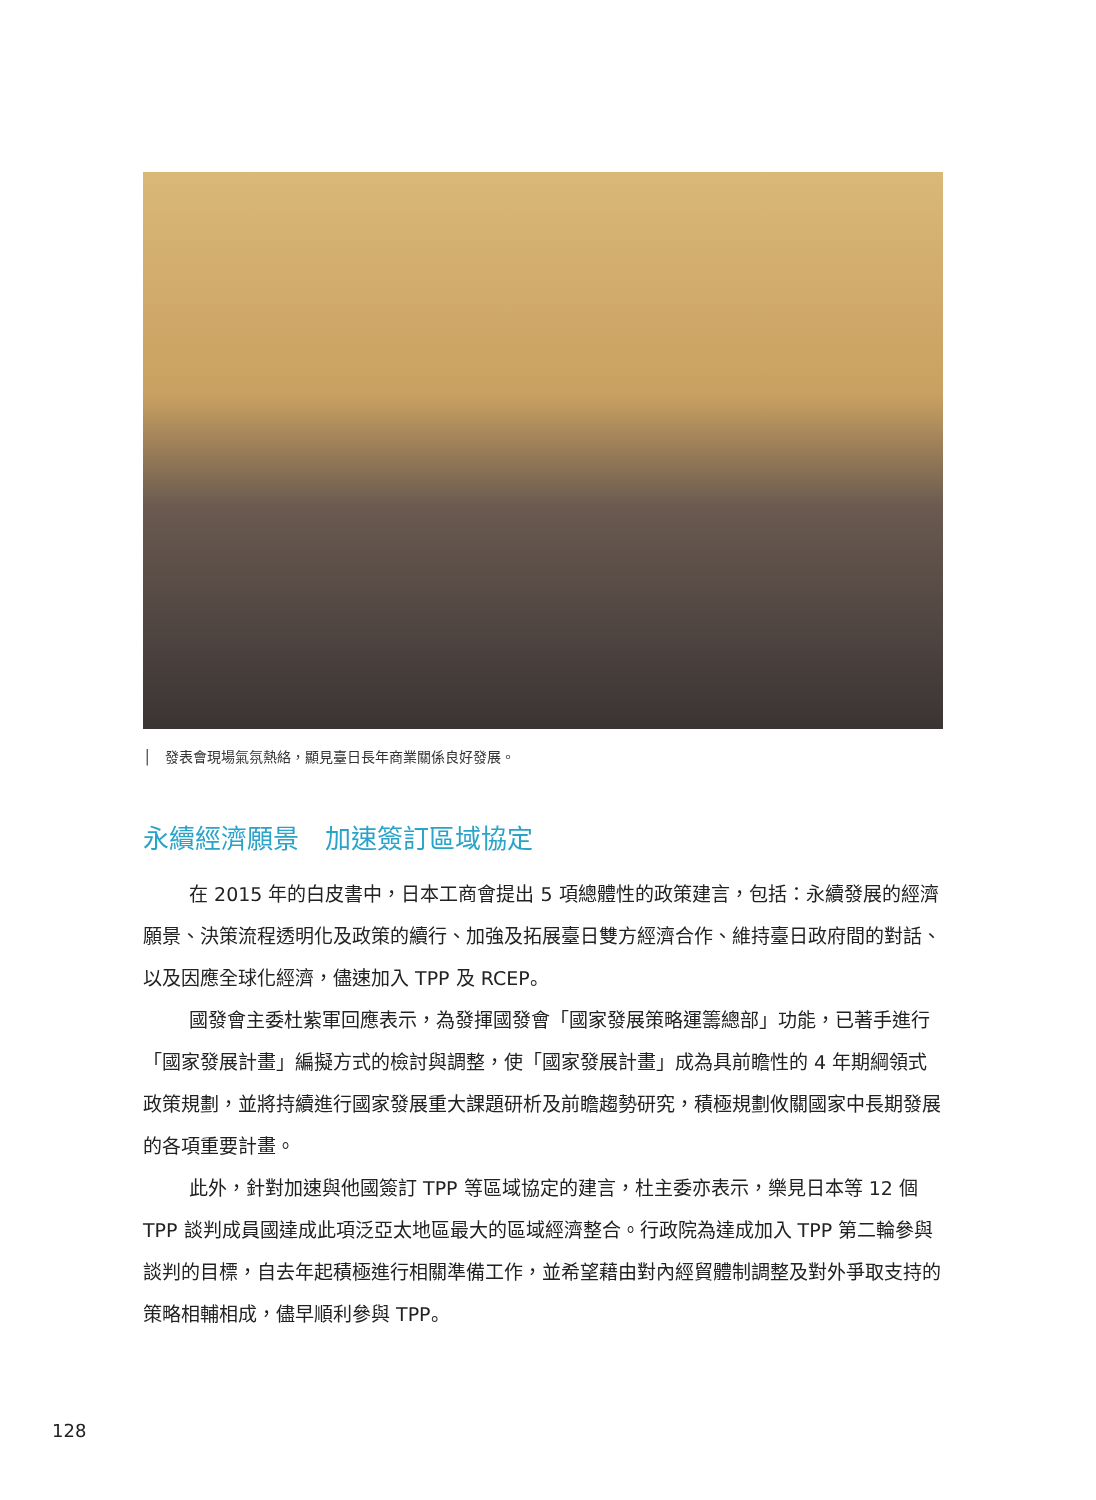│　發表會現場氣氛熱絡，顯見臺日長年商業關係良好發展。
永續經濟願景　加速簽訂區域協定
在 2015 年的白皮書中，日本工商會提出 5 項總體性的政策建言，包括：永續發展的經濟願景、決策流程透明化及政策的續行、加強及拓展臺日雙方經濟合作、維持臺日政府間的對話、以及因應全球化經濟，儘速加入 TPP 及 RCEP。
國發會主委杜紫軍回應表示，為發揮國發會「國家發展策略運籌總部」功能，已著手進行「國家發展計畫」編擬方式的檢討與調整，使「國家發展計畫」成為具前瞻性的 4 年期綱領式政策規劃，並將持續進行國家發展重大課題研析及前瞻趨勢研究，積極規劃攸關國家中長期發展的各項重要計畫。
此外，針對加速與他國簽訂 TPP 等區域協定的建言，杜主委亦表示，樂見日本等 12 個 TPP 談判成員國達成此項泛亞太地區最大的區域經濟整合。行政院為達成加入 TPP 第二輪參與談判的目標，自去年起積極進行相關準備工作，並希望藉由對內經貿體制調整及對外爭取支持的策略相輔相成，儘早順利參與 TPP。
128